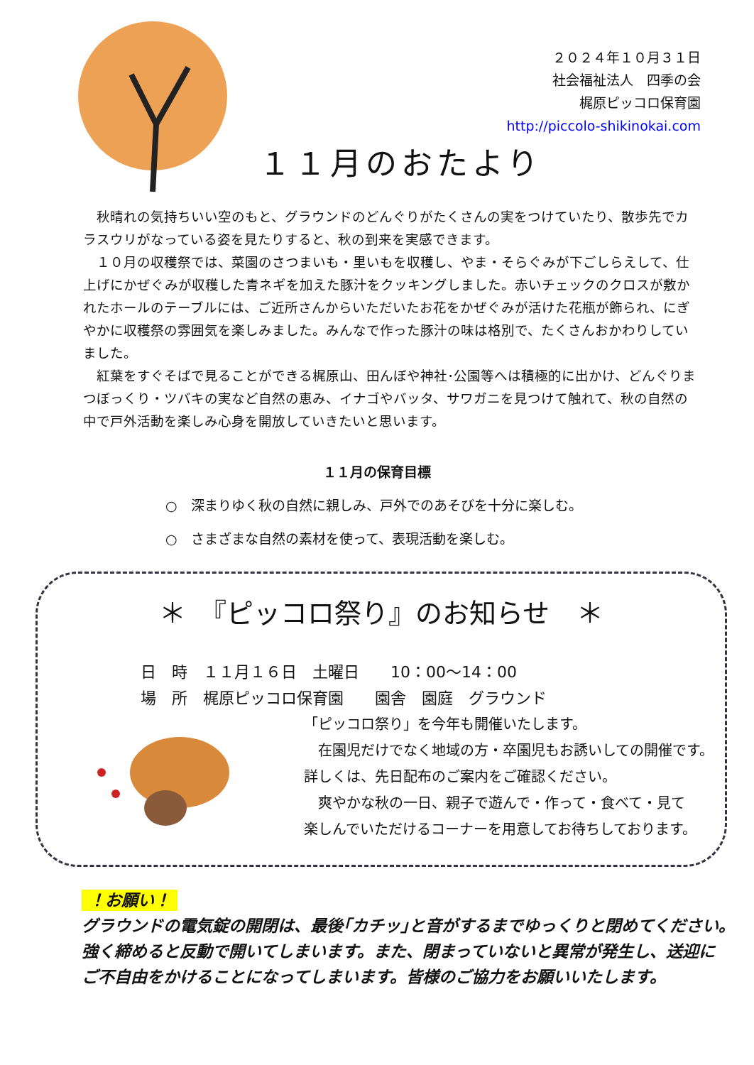２０２４年１０月３１日
社会福祉法人　四季の会
梶原ピッコロ保育園
http://piccolo-shikinokai.com
１１月のおたより
　秋晴れの気持ちいい空のもと、グラウンドのどんぐりがたくさんの実をつけていたり、散歩先でカラスウリがなっている姿を見たりすると、秋の到来を実感できます。
　１０月の収穫祭では、菜園のさつまいも・里いもを収穫し、やま・そらぐみが下ごしらえして、仕上げにかぜぐみが収穫した青ネギを加えた豚汁をクッキングしました。赤いチェックのクロスが敷かれたホールのテーブルには、ご近所さんからいただいたお花をかぜぐみが活けた花瓶が飾られ、にぎやかに収穫祭の雰囲気を楽しみました。みんなで作った豚汁の味は格別で、たくさんおかわりしていました。
　紅葉をすぐそばで見ることができる梶原山、田んぼや神社･公園等へは積極的に出かけ、どんぐりまつぼっくり・ツバキの実など自然の恵み、イナゴやバッタ、サワガニを見つけて触れて、秋の自然の中で戸外活動を楽しみ心身を開放していきたいと思います。
１１月の保育目標
○　深まりゆく秋の自然に親しみ、戸外でのあそびを十分に楽しむ。
○　さまざまな自然の素材を使って、表現活動を楽しむ。
＊　『ピッコロ祭り』のお知らせ　＊
日　時　１１月１６日　土曜日　　10：00～14：00
場　所　梶原ピッコロ保育園　　園舎　園庭　グラウンド
「ピッコロ祭り」を今年も開催いたします。
　在園児だけでなく地域の方・卒園児もお誘いしての開催です。
詳しくは、先日配布のご案内をご確認ください。
　爽やかな秋の一日、親子で遊んで・作って・食べて・見て
楽しんでいただけるコーナーを用意してお待ちしております。
！お願い！
グラウンドの電気錠の開閉は、最後｢カチッ｣と音がするまでゆっくりと閉めてください。
強く締めると反動で開いてしまいます。また、閉まっていないと異常が発生し、送迎に
ご不自由をかけることになってしまいます。皆様のご協力をお願いいたします。